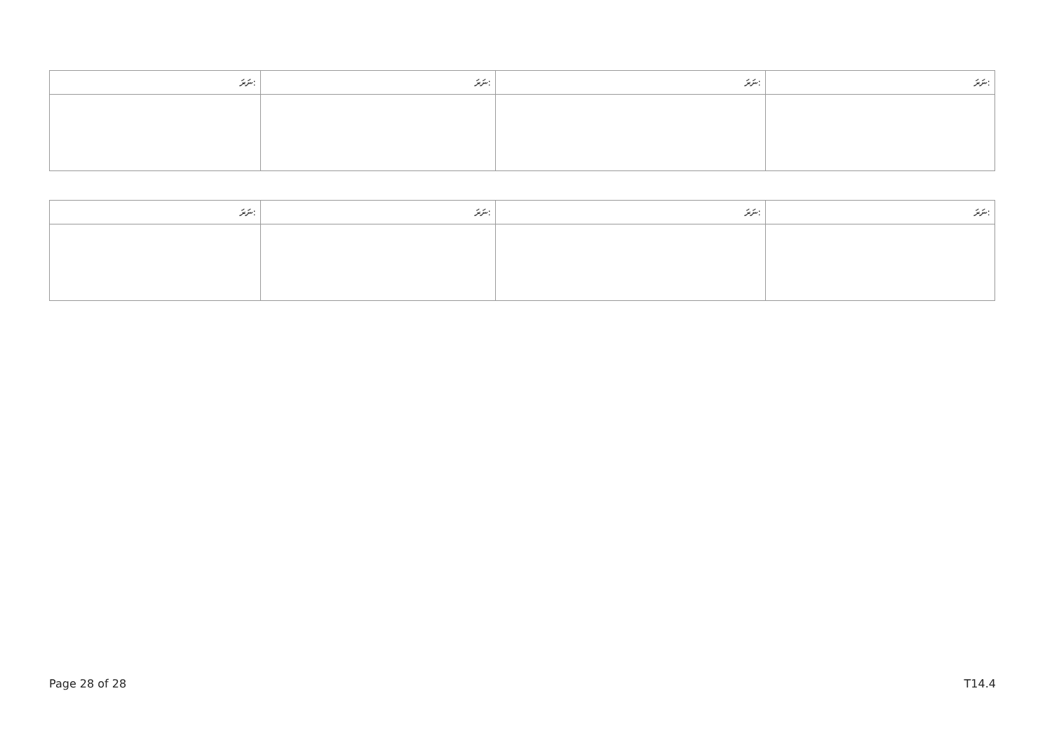| ނަރަ: | ނަރަ: | ނަރަ: | ނަރަ: |
| --- | --- | --- | --- |
| ނަރަ: | ނަރަ: | ނަރަ: | ނަރަ: |
| --- | --- | --- | --- |
Page 28 of 28 T14.4